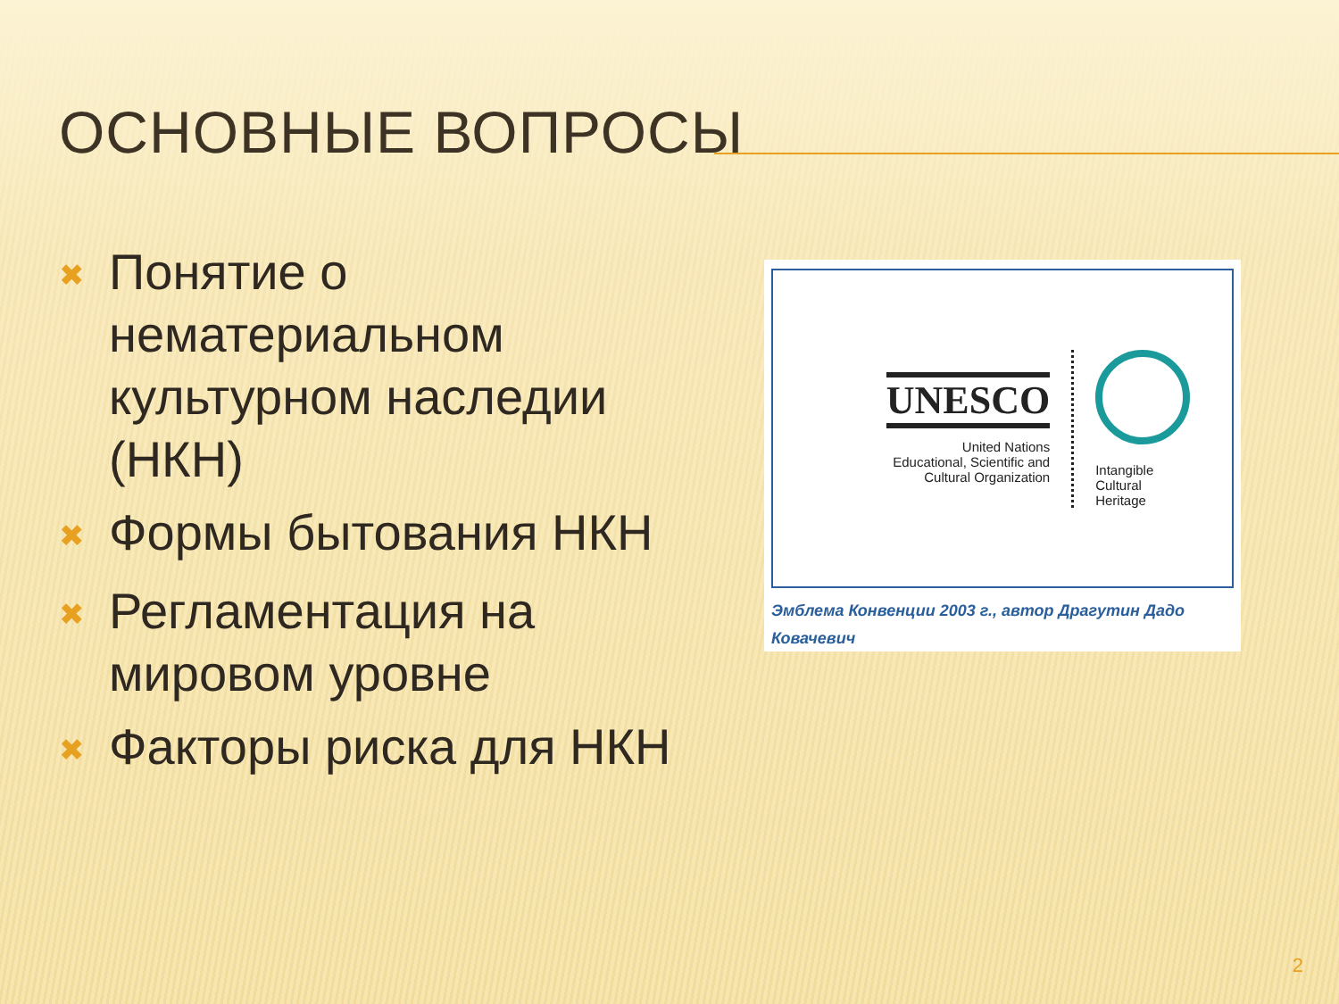ОСНОВНЫЕ ВОПРОСЫ
✖ Понятие о нематериальном культурном наследии (НКН)
✖ Формы бытования НКН
✖ Регламентация на мировом уровне
✖ Факторы риска для НКН
UNESCO
United Nations
Educational, Scientific and
Cultural Organization
Intangible
Cultural
Heritage
Эмблема Конвенции 2003 г., автор Драгутин Дадо
Ковачевич
2